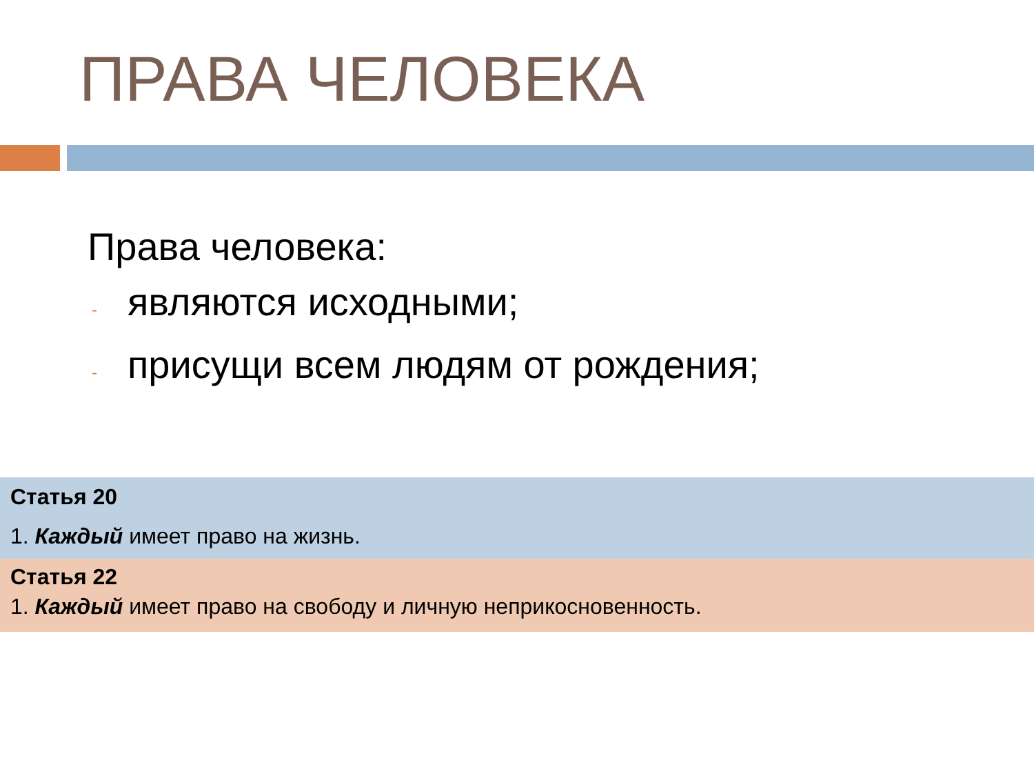ПРАВА ЧЕЛОВЕКА
Права человека:
- являются исходными;
- присущи всем людям от рождения;
Статья 20
1. Каждый имеет право на жизнь.
Статья 22
1. Каждый имеет право на свободу и личную неприкосновенность.